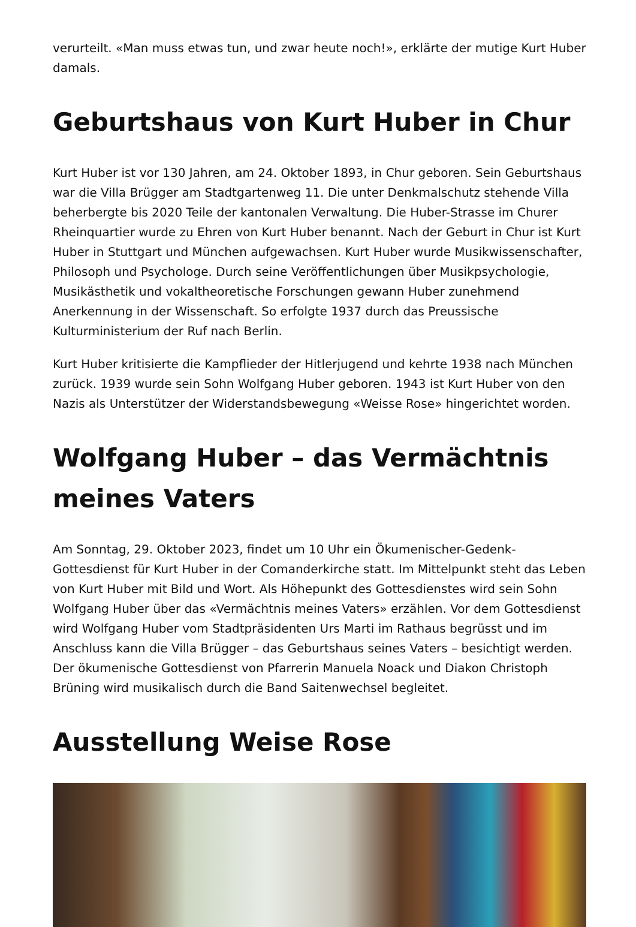verurteilt. «Man muss etwas tun, und zwar heute noch!», erklärte der mutige Kurt Huber damals.
Geburtshaus von Kurt Huber in Chur
Kurt Huber ist vor 130 Jahren, am 24. Oktober 1893, in Chur geboren. Sein Geburtshaus war die Villa Brügger am Stadtgartenweg 11. Die unter Denkmalschutz stehende Villa beherbergte bis 2020 Teile der kantonalen Verwaltung. Die Huber-Strasse im Churer Rheinquartier wurde zu Ehren von Kurt Huber benannt. Nach der Geburt in Chur ist Kurt Huber in Stuttgart und München aufgewachsen. Kurt Huber wurde Musikwissenschafter, Philosoph und Psychologe. Durch seine Veröffentlichungen über Musikpsychologie, Musikästhetik und vokaltheoretische Forschungen gewann Huber zunehmend Anerkennung in der Wissenschaft. So erfolgte 1937 durch das Preussische
Kulturministerium der Ruf nach Berlin.
Kurt Huber kritisierte die Kampflieder der Hitlerjugend und kehrte 1938 nach München zurück. 1939 wurde sein Sohn Wolfgang Huber geboren. 1943 ist Kurt Huber von den Nazis als Unterstützer der Widerstandsbewegung «Weisse Rose» hingerichtet worden.
Wolfgang Huber – das Vermächtnis meines Vaters
Am Sonntag, 29. Oktober 2023, findet um 10 Uhr ein Ökumenischer-Gedenk-Gottesdienst für Kurt Huber in der Comanderkirche statt. Im Mittelpunkt steht das Leben von Kurt Huber mit Bild und Wort. Als Höhepunkt des Gottesdienstes wird sein Sohn Wolfgang Huber über das «Vermächtnis meines Vaters» erzählen. Vor dem Gottesdienst wird Wolfgang Huber vom Stadtpräsidenten Urs Marti im Rathaus begrüsst und im Anschluss kann die Villa Brügger – das Geburtshaus seines Vaters – besichtigt werden. Der ökumenische Gottesdienst von Pfarrerin Manuela Noack und Diakon Christoph Brüning wird musikalisch durch die Band Saitenwechsel begleitet.
Ausstellung Weise Rose